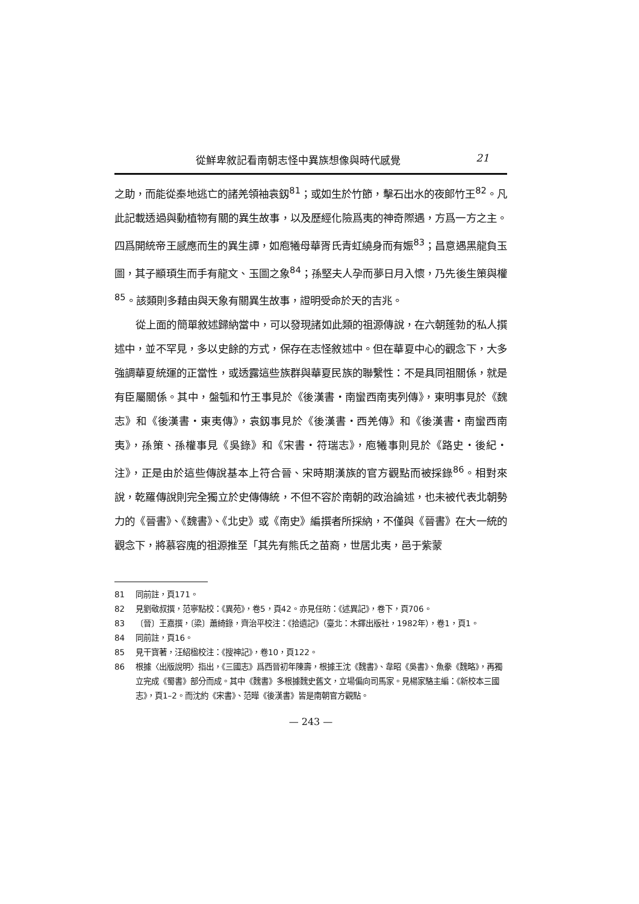從鮮卑敘記看南朝志怪中異族想像與時代感覺 21
之助，而能從秦地逃亡的諸羌領袖袁釼<sup>81</sup>；或如生於竹節，擊石出水的夜郎竹王<sup>82</sup>。凡此記載透過與動植物有關的異生故事，以及歷經化險爲夷的神奇際遇，方爲一方之主。四爲開統帝王感應而生的異生譚，如庖犧母華胥氏青虹繞身而有娠<sup>83</sup>；昌意遇黑龍負玉圖，其子顓頊生而手有龍文、玉圖之象<sup>84</sup>；孫堅夫人孕而夢日月入懷，乃先後生策與權<sup>85</sup>。該類則多藉由與天象有關異生故事，證明受命於天的吉兆。
從上面的簡單敘述歸納當中，可以發現諸如此類的祖源傳說，在六朝蓬勃的私人撰述中，並不罕見，多以史餘的方式，保存在志怪敘述中。但在華夏中心的觀念下，大多強調華夏統運的正當性，或透露這些族群與華夏民族的聯繫性：不是具同祖關係，就是有臣屬關係。其中，盤瓠和竹王事見於《後漢書・南蠻西南夷列傳》，東明事見於《魏志》和《後漢書・東夷傳》，袁釼事見於《後漢書・西羌傳》和《後漢書・南蠻西南夷》，孫策、孫權事見《吳錄》和《宋書・符瑞志》，庖犧事則見於《路史・後紀・注》，正是由於這些傳說基本上符合晉、宋時期漢族的官方觀點而被採錄<sup>86</sup>。相對來說，乾羅傳說則完全獨立於史傳傳統，不但不容於南朝的政治論述，也未被代表北朝勢力的《晉書》、《魏書》、《北史》或《南史》編撰者所採納，不僅與《晉書》在大一統的觀念下，將慕容廆的祖源推至「其先有熊氏之苗裔，世居北夷，邑于紫蒙
81 同前註，頁171。
82 見劉敬叔撰，范寧點校：《異苑》，卷5，頁42。亦見任昉：《述異記》，卷下，頁706。
83 〔晉〕王嘉撰，〔梁〕蕭綺錄，齊治平校注：《拾遺記》（臺北：木鐸出版社，1982年），卷1，頁1。
84 同前註，頁16。
85 見干寶著，汪紹楹校注：《搜神記》，卷10，頁122。
86 根據〈出版說明〉指出，《三國志》爲西晉初年陳壽，根據王沈《魏書》、韋昭《吳書》、魚豢《魏略》，再獨立完成《蜀書》部分而成。其中《魏書》多根據魏史舊文，立場偏向司馬家。見楊家駱主編：《新校本三國志》，頁1–2。而沈約《宋書》、范曄《後漢書》皆是南朝官方觀點。
— 243 —